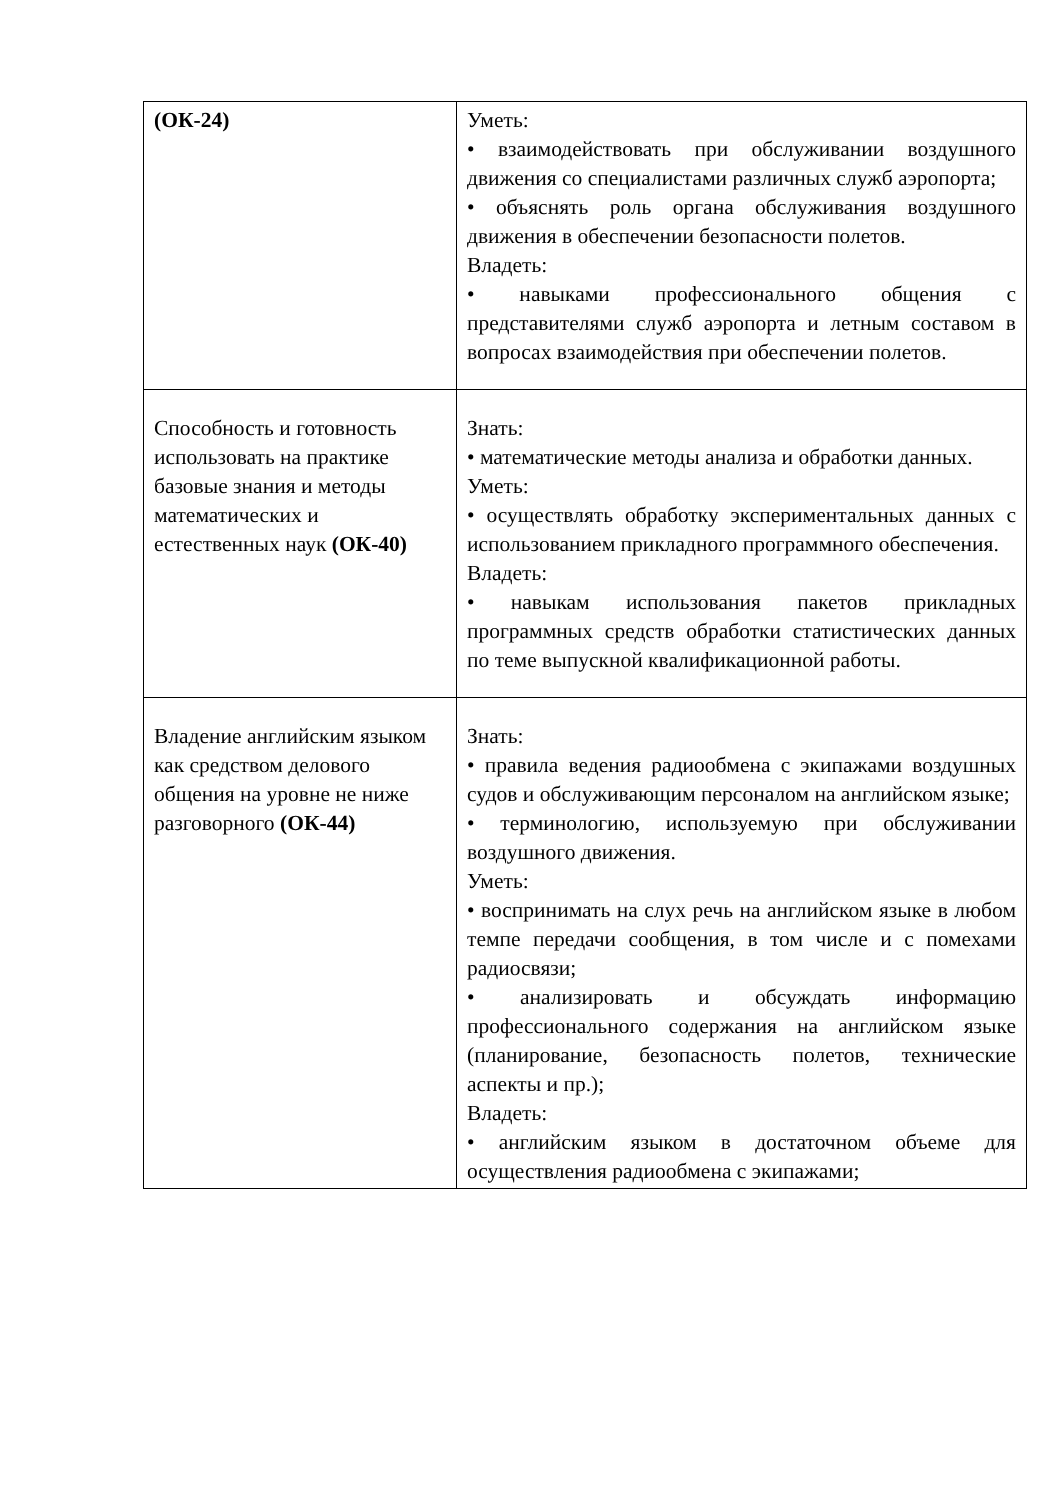| (ОК-24) | Уметь: • взаимодействовать при обслуживании воздушного движения со специалистами различных служб аэропорта; • объяснять роль органа обслуживания воздушного движения в обеспечении безопасности полетов. Владеть: • навыками профессионального общения с представителями служб аэропорта и летным составом в вопросах взаимодействия при обеспечении полетов. |
| Способность и готовность использовать на практике базовые знания и методы математических и естественных наук (ОК-40) | Знать: • математические методы анализа и обработки данных. Уметь: • осуществлять обработку экспериментальных данных с использованием прикладного программного обеспечения. Владеть: • навыкам использования пакетов прикладных программных средств обработки статистических данных по теме выпускной квалификационной работы. |
| Владение английским языком как средством делового общения на уровне не ниже разговорного (ОК-44) | Знать: • правила ведения радиообмена с экипажами воздушных судов и обслуживающим персоналом на английском языке; • терминологию, используемую при обслуживании воздушного движения. Уметь: • воспринимать на слух речь на английском языке в любом темпе передачи сообщения, в том числе и с помехами радиосвязи; • анализировать и обсуждать информацию профессионального содержания на английском языке (планирование, безопасность полетов, технические аспекты и пр.); Владеть: • английским языком в достаточном объеме для осуществления радиообмена с экипажами; |